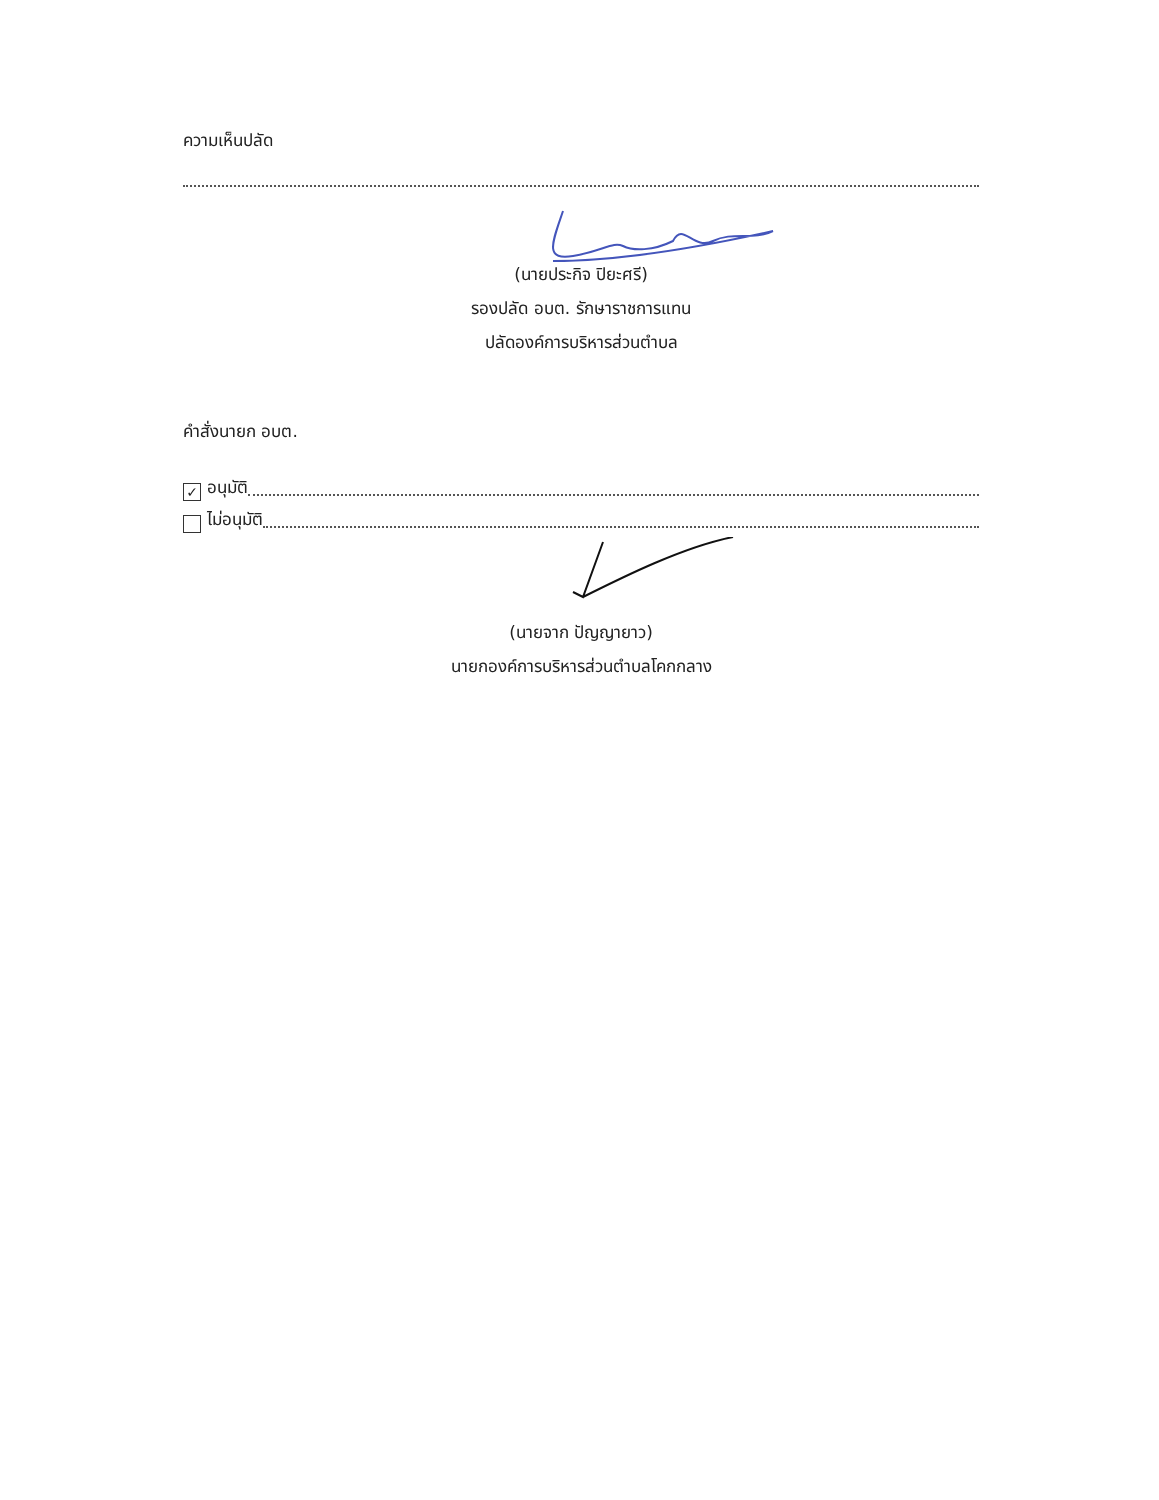ความเห็นปลัด
(นายประกิจ ปิยะศรี)
รองปลัด อบต. รักษาราชการแทน
ปลัดองค์การบริหารส่วนตำบล
คำสั่งนายก อบต.
✓ อนุมัติ
ไม่อนุมัติ
(นายจาก ปัญญายาว)
นายกองค์การบริหารส่วนตำบลโคกกลาง